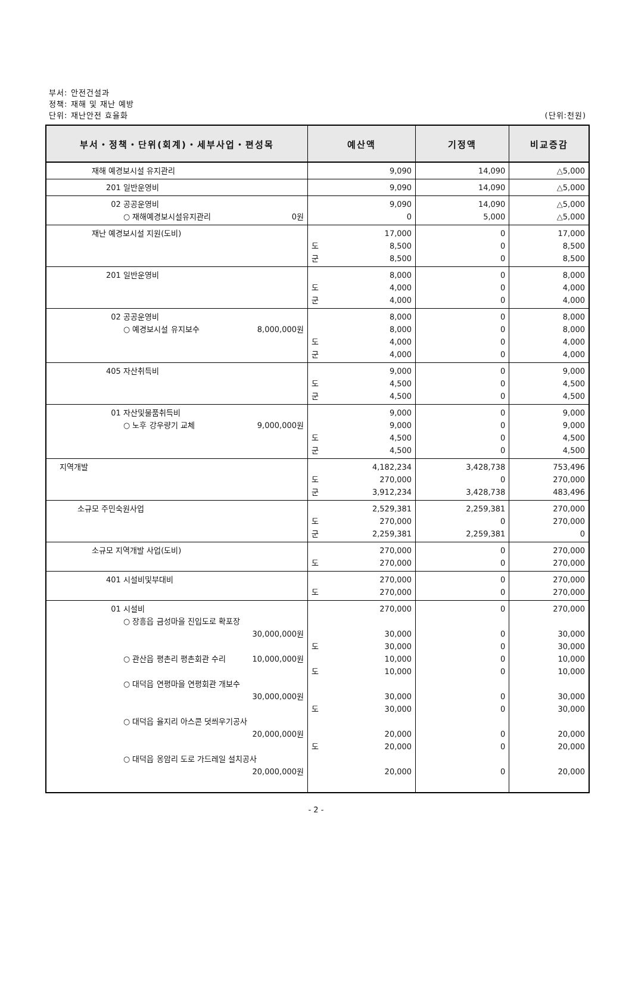부서: 안전건설과
정책: 재해 및 재난 예방
단위: 재난안전 효율화 (단위:천원)
| 부서・정책・단위(회계)・세부사업・편성목 | 예산액 | 기정액 | 비교증감 |
| --- | --- | --- | --- |
| 재해 예경보시설 유지관리 | 9,090 | 14,090 | △5,000 |
| 201 일반운영비 | 9,090 | 14,090 | △5,000 |
| 02 공공운영비 ○ 재해예경보시설유지관리 0원 | 9,090 0 | 14,090 5,000 | △5,000 △5,000 |
| 재난 예경보시설 지원(도비) | 17,000 도 8,500 군 8,500 | 0 0 0 | 17,000 8,500 8,500 |
| 201 일반운영비 | 8,000 도 4,000 군 4,000 | 0 0 0 | 8,000 4,000 4,000 |
| 02 공공운영비 ○ 예경보시설 유지보수 8,000,000원 | 8,000 8,000 도 4,000 군 4,000 | 0 0 0 0 | 8,000 8,000 4,000 4,000 |
| 405 자산취득비 | 9,000 도 4,500 군 4,500 | 0 0 0 | 9,000 4,500 4,500 |
| 01 자산및물품취득비 ○ 노후 강우량기 교체 9,000,000원 | 9,000 9,000 도 4,500 군 4,500 | 0 0 0 0 | 9,000 9,000 4,500 4,500 |
| 지역개발 | 4,182,234 도 270,000 군 3,912,234 | 3,428,738 0 3,428,738 | 753,496 270,000 483,496 |
| 소규모 주민숙원사업 | 2,529,381 도 270,000 군 2,259,381 | 2,259,381 0 2,259,381 | 270,000 270,000 0 |
| 소규모 지역개발 사업(도비) | 270,000 도 270,000 | 0 0 | 270,000 270,000 |
| 401 시설비및부대비 | 270,000 도 270,000 | 0 0 | 270,000 270,000 |
| 01 시설비 ○ 장흥읍 금성마을 진입도로 확포장 30,000,000원 ○ 관산읍 평촌리 평촌회관 수리 10,000,000원 ○ 대덕읍 연평마을 연평회관 개보수 30,000,000원 ○ 대덕읍 율지리 아스콘 덧씌우기공사 20,000,000원 ○ 대덕읍 옹암리 도로 가드레일 설치공사 20,000,000원 | 270,000 30,000 도 30,000 10,000 도 10,000 30,000 도 30,000 20,000 도 20,000 20,000 | 0 0 0 0 0 0 0 0 0 0 | 270,000 30,000 30,000 10,000 10,000 30,000 30,000 20,000 20,000 20,000 |
- 2 -